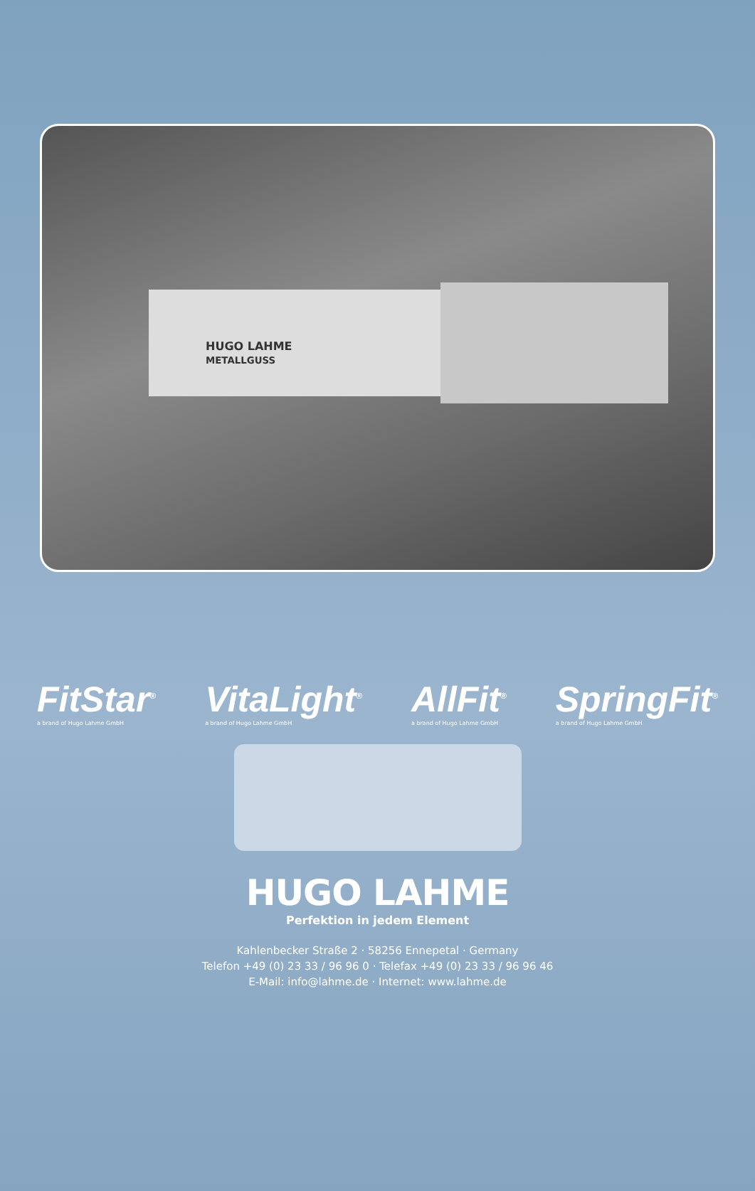HUGO LAHME
METALLGUSS
FitStar<sup>®</sup>
a brand of Hugo Lahme GmbH
VitaLight<sup>®</sup>
a brand of Hugo Lahme GmbH
AllFit<sup>®</sup>
a brand of Hugo Lahme GmbH
SpringFit<sup>®</sup>
a brand of Hugo Lahme GmbH
HUGO LAHME
Perfektion in jedem Element
Kahlenbecker Straße 2 · 58256 Ennepetal · Germany
Telefon +49 (0) 23 33 / 96 96 0 · Telefax +49 (0) 23 33 / 96 96 46
E-Mail: info@lahme.de · Internet: www.lahme.de